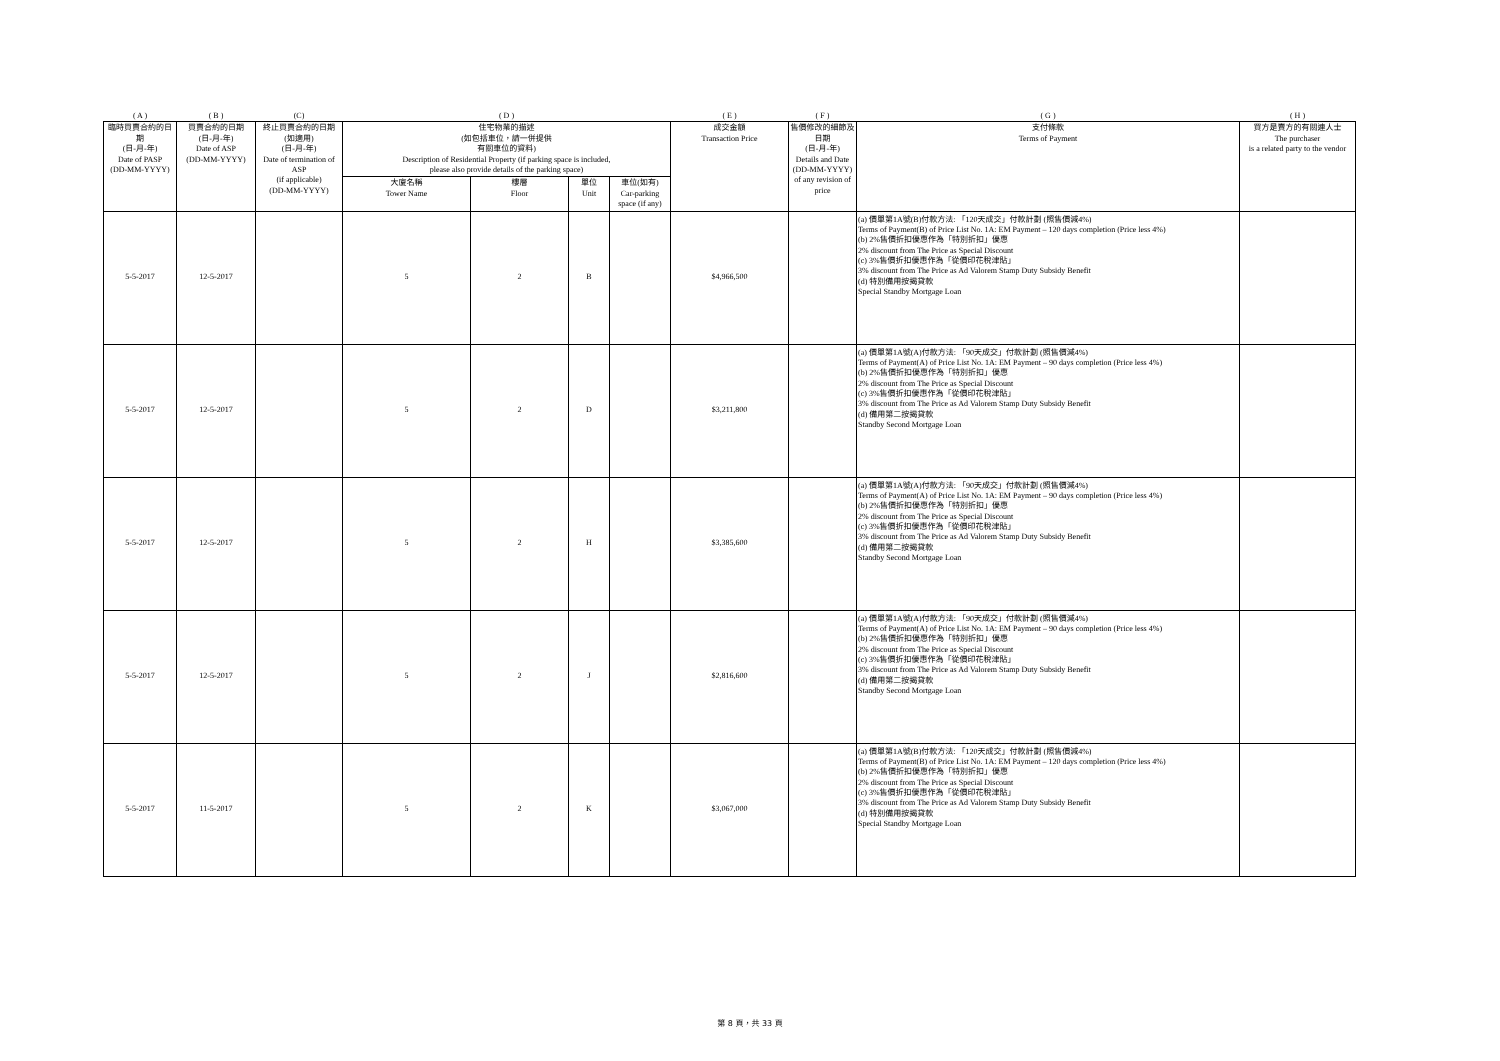| ( A ) | ( B ) | (C) | ( D ) | | | | ( E ) | ( F ) | ( G ) | ( H ) |
| 臨時買賣合約的日期 (日-月-年) Date of PASP (DD-MM-YYYY) | 買賣合約的日期 (日-月-年) Date of ASP (DD-MM-YYYY) | 終止買賣合約的日期 (如適用) (日-月-年) Date of termination of ASP (if applicable) (DD-MM-YYYY) | 住宅物業的描述 (如包括車位，請一併提供 有關車位的資料) Description of Residential Property (if parking space is included, please also provide details of the parking space) | | | | 成交金額 Transaction Price | 售價修改的細節及日期 (日-月-年) Details and Date (DD-MM-YYYY) of any revision of price | 支付條款 Terms of Payment | 買方是賣方的有關連人士 The purchaser is a related party to the vendor |
| | | | 大廈名稱 Tower Name | 樓層 Floor | 單位 Unit | 車位(如有) Car-parking space (if any) | | | | |
| 5-5-2017 | 12-5-2017 | | 5 | 2 | B | | $4,966,500 | | (a) 價單第1A號(B)付款方法: 「120天成交」付款計劃 (照售價減4%) Terms of Payment(B) of Price List No. 1A: EM Payment – 120 days completion (Price less 4%) (b) 2%售價折扣優惠作為「特別折扣」優惠 2% discount from The Price as Special Discount (c) 3%售價折扣優惠作為「從價印花稅津貼」 3% discount from The Price as Ad Valorem Stamp Duty Subsidy Benefit (d) 特別備用按揭貸款 Special Standby Mortgage Loan | |
| 5-5-2017 | 12-5-2017 | | 5 | 2 | D | | $3,211,800 | | (a) 價單第1A號(A)付款方法: 「90天成交」付款計劃 (照售價減4%) Terms of Payment(A) of Price List No. 1A: EM Payment – 90 days completion (Price less 4%) (b) 2%售價折扣優惠作為「特別折扣」優惠 2% discount from The Price as Special Discount (c) 3%售價折扣優惠作為「從價印花稅津貼」 3% discount from The Price as Ad Valorem Stamp Duty Subsidy Benefit (d) 備用第二按揭貸款 Standby Second Mortgage Loan | |
| 5-5-2017 | 12-5-2017 | | 5 | 2 | H | | $3,385,600 | | (a) 價單第1A號(A)付款方法: 「90天成交」付款計劃 (照售價減4%) Terms of Payment(A) of Price List No. 1A: EM Payment – 90 days completion (Price less 4%) (b) 2%售價折扣優惠作為「特別折扣」優惠 2% discount from The Price as Special Discount (c) 3%售價折扣優惠作為「從價印花稅津貼」 3% discount from The Price as Ad Valorem Stamp Duty Subsidy Benefit (d) 備用第二按揭貸款 Standby Second Mortgage Loan | |
| 5-5-2017 | 12-5-2017 | | 5 | 2 | J | | $2,816,600 | | (a) 價單第1A號(A)付款方法: 「90天成交」付款計劃 (照售價減4%) Terms of Payment(A) of Price List No. 1A: EM Payment – 90 days completion (Price less 4%) (b) 2%售價折扣優惠作為「特別折扣」優惠 2% discount from The Price as Special Discount (c) 3%售價折扣優惠作為「從價印花稅津貼」 3% discount from The Price as Ad Valorem Stamp Duty Subsidy Benefit (d) 備用第二按揭貸款 Standby Second Mortgage Loan | |
| 5-5-2017 | 11-5-2017 | | 5 | 2 | K | | $3,067,000 | | (a) 價單第1A號(B)付款方法: 「120天成交」付款計劃 (照售價減4%) Terms of Payment(B) of Price List No. 1A: EM Payment – 120 days completion (Price less 4%) (b) 2%售價折扣優惠作為「特別折扣」優惠 2% discount from The Price as Special Discount (c) 3%售價折扣優惠作為「從價印花稅津貼」 3% discount from The Price as Ad Valorem Stamp Duty Subsidy Benefit (d) 特別備用按揭貸款 Special Standby Mortgage Loan | |
第 8 頁，共 33 頁